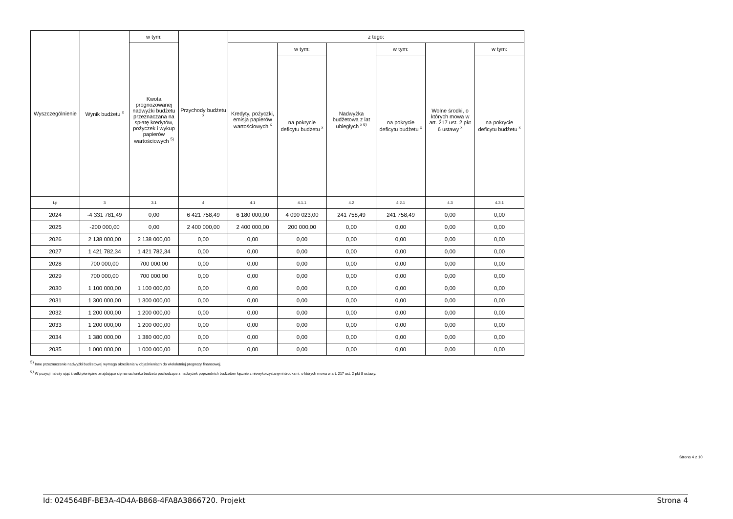| Wyszczególnienie | Wynik budżetu <sup>x</sup> | w tym: | Przychody budżetu <sup>x</sup> | z tego: | | | | | |
| --- | --- | --- | --- | --- | --- | --- | --- | --- | --- |
| | | Kwota prognozowanej nadwyżki budżetu przeznaczana na spłatę kredytów, pożyczek i wykup papierów wartościowych <sup>5)</sup> | | Kredyty, pożyczki, emisja papierów wartościowych <sup>x</sup> | w tym: | Nadwyżka budżetowa z lat ubiegłych <sup>x 6)</sup> | w tym: | Wolne środki, o których mowa w art. 217 ust. 2 pkt 6 ustawy <sup>x</sup> | w tym: |
| | | | | | na pokrycie deficytu budżetu <sup>x</sup> | | na pokrycie deficytu budżetu <sup>x</sup> | | na pokrycie deficytu budżetu <sup>x</sup> |
| Lp | 3 | 3.1 | 4 | 4.1 | 4.1.1 | 4.2 | 4.2.1 | 4.3 | 4.3.1 |
| 2024 | -4 331 781,49 | 0,00 | 6 421 758,49 | 6 180 000,00 | 4 090 023,00 | 241 758,49 | 241 758,49 | 0,00 | 0,00 |
| 2025 | -200 000,00 | 0,00 | 2 400 000,00 | 2 400 000,00 | 200 000,00 | 0,00 | 0,00 | 0,00 | 0,00 |
| 2026 | 2 138 000,00 | 2 138 000,00 | 0,00 | 0,00 | 0,00 | 0,00 | 0,00 | 0,00 | 0,00 |
| 2027 | 1 421 782,34 | 1 421 782,34 | 0,00 | 0,00 | 0,00 | 0,00 | 0,00 | 0,00 | 0,00 |
| 2028 | 700 000,00 | 700 000,00 | 0,00 | 0,00 | 0,00 | 0,00 | 0,00 | 0,00 | 0,00 |
| 2029 | 700 000,00 | 700 000,00 | 0,00 | 0,00 | 0,00 | 0,00 | 0,00 | 0,00 | 0,00 |
| 2030 | 1 100 000,00 | 1 100 000,00 | 0,00 | 0,00 | 0,00 | 0,00 | 0,00 | 0,00 | 0,00 |
| 2031 | 1 300 000,00 | 1 300 000,00 | 0,00 | 0,00 | 0,00 | 0,00 | 0,00 | 0,00 | 0,00 |
| 2032 | 1 200 000,00 | 1 200 000,00 | 0,00 | 0,00 | 0,00 | 0,00 | 0,00 | 0,00 | 0,00 |
| 2033 | 1 200 000,00 | 1 200 000,00 | 0,00 | 0,00 | 0,00 | 0,00 | 0,00 | 0,00 | 0,00 |
| 2034 | 1 380 000,00 | 1 380 000,00 | 0,00 | 0,00 | 0,00 | 0,00 | 0,00 | 0,00 | 0,00 |
| 2035 | 1 000 000,00 | 1 000 000,00 | 0,00 | 0,00 | 0,00 | 0,00 | 0,00 | 0,00 | 0,00 |
<sup>5)</sup> Inne przeznaczenie nadwyżki budżetowej wymaga określenia w objaśnieniach do wieloletniej prognozy finansowej.
<sup>6)</sup> W pozycji należy ująć środki pieniężne znajdujące się na rachunku budżetu pochodzące z nadwyżek poprzednich budżetów, łącznie z niewykorzystanymi środkami, o których mowa w art. 217 ust. 2 pkt 8 ustawy.
Strona 4 z 10
Id: 024564BF-BE3A-4D4A-B868-4FA8A3866720. Projekt Strona 4